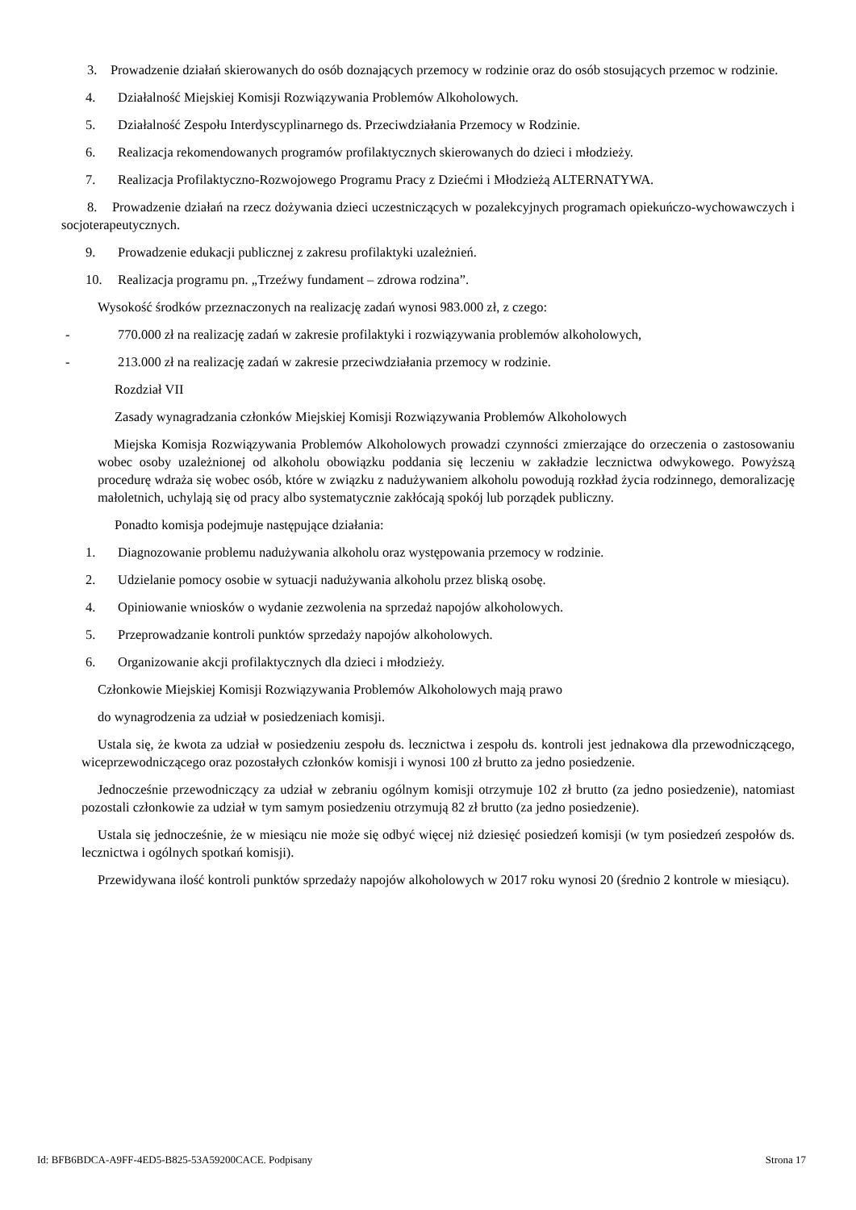3. Prowadzenie działań skierowanych do osób doznających przemocy w rodzinie oraz do osób stosujących przemoc w rodzinie.
4. Działalność Miejskiej Komisji Rozwiązywania Problemów Alkoholowych.
5. Działalność Zespołu Interdyscyplinarnego ds. Przeciwdziałania Przemocy w Rodzinie.
6. Realizacja rekomendowanych programów profilaktycznych skierowanych do dzieci i młodzieży.
7. Realizacja Profilaktyczno-Rozwojowego Programu Pracy z Dziećmi i Młodzieżą ALTERNATYWA.
8. Prowadzenie działań na rzecz dożywania dzieci uczestniczących w pozalekcyjnych programach opiekuńczo-wychowawczych i socjoterapeutycznych.
9. Prowadzenie edukacji publicznej z zakresu profilaktyki uzależnień.
10. Realizacja programu pn. „Trzeźwy fundament – zdrowa rodzina”.
Wysokość środków przeznaczonych na realizację zadań wynosi 983.000 zł, z czego:
- 770.000 zł na realizację zadań w zakresie profilaktyki i rozwiązywania problemów alkoholowych,
- 213.000 zł na realizację zadań w zakresie przeciwdziałania przemocy w rodzinie.
Rozdział VII
Zasady wynagradzania członków Miejskiej Komisji Rozwiązywania Problemów Alkoholowych
Miejska Komisja Rozwiązywania Problemów Alkoholowych prowadzi czynności zmierzające do orzeczenia o zastosowaniu wobec osoby uzależnionej od alkoholu obowiązku poddania się leczeniu w zakładzie lecznictwa odwykowego. Powyższą procedurę wdraża się wobec osób, które w związku z nadużywaniem alkoholu powodują rozkład życia rodzinnego, demoralizację małoletnich, uchylają się od pracy albo systematycznie zakłócają spokój lub porządek publiczny.
Ponadto komisja podejmuje następujące działania:
1. Diagnozowanie problemu nadużywania alkoholu oraz występowania przemocy w rodzinie.
2. Udzielanie pomocy osobie w sytuacji nadużywania alkoholu przez bliską osobę.
4. Opiniowanie wniosków o wydanie zezwolenia na sprzedaż napojów alkoholowych.
5. Przeprowadzanie kontroli punktów sprzedaży napojów alkoholowych.
6. Organizowanie akcji profilaktycznych dla dzieci i młodzieży.
Członkowie Miejskiej Komisji Rozwiązywania Problemów Alkoholowych mają prawo
do wynagrodzenia za udział w posiedzeniach komisji.
Ustala się, że kwota za udział w posiedzeniu zespołu ds. lecznictwa i zespołu ds. kontroli jest jednakowa dla przewodniczącego, wiceprzewodniczącego oraz pozostałych członków komisji i wynosi 100 zł brutto za jedno posiedzenie.
Jednocześnie przewodniczący za udział w zebraniu ogólnym komisji otrzymuje 102 zł brutto (za jedno posiedzenie), natomiast pozostali członkowie za udział w tym samym posiedzeniu otrzymują 82 zł brutto (za jedno posiedzenie).
Ustala się jednocześnie, że w miesiącu nie może się odbyć więcej niż dziesięć posiedzeń komisji (w tym posiedzeń zespołów ds. lecznictwa i ogólnych spotkań komisji).
Przewidywana ilość kontroli punktów sprzedaży napojów alkoholowych w 2017 roku wynosi 20 (średnio 2 kontrole w miesiącu).
Id: BFB6BDCA-A9FF-4ED5-B825-53A59200CACE. Podpisany Strona 17